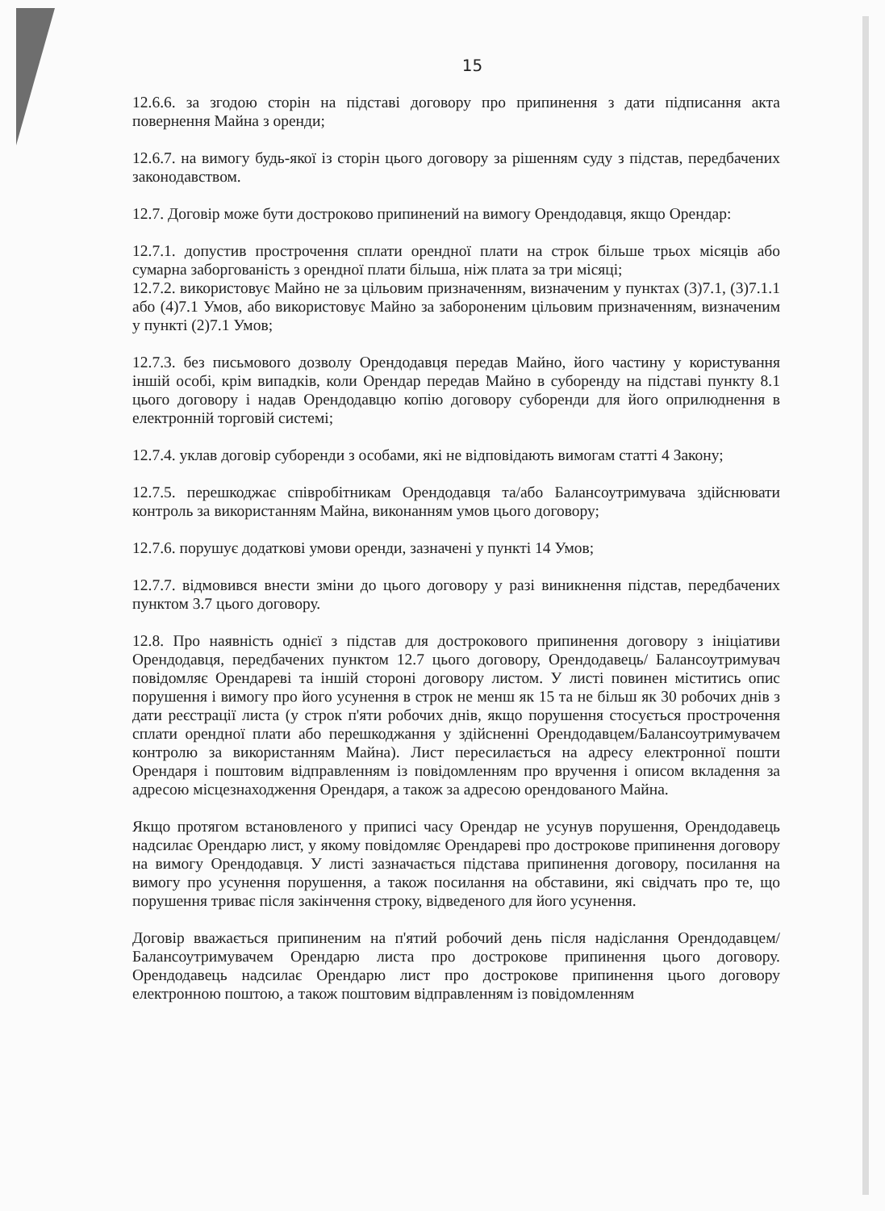15
12.6.6. за згодою сторін на підставі договору про припинення з дати підписання акта повернення Майна з оренди;
12.6.7. на вимогу будь-якої із сторін цього договору за рішенням суду з підстав, передбачених законодавством.
12.7. Договір може бути достроково припинений на вимогу Орендодавця, якщо Орендар:
12.7.1. допустив прострочення сплати орендної плати на строк більше трьох місяців або сумарна заборгованість з орендної плати більша, ніж плата за три місяці;
12.7.2. використовує Майно не за цільовим призначенням, визначеним у пунктах (3)7.1, (3)7.1.1 або (4)7.1 Умов, або використовує Майно за забороненим цільовим призначенням, визначеним у пункті (2)7.1 Умов;
12.7.3. без письмового дозволу Орендодавця передав Майно, його частину у користування іншій особі, крім випадків, коли Орендар передав Майно в суборенду на підставі пункту 8.1 цього договору і надав Орендодавцю копію договору суборенди для його оприлюднення в електронній торговій системі;
12.7.4. уклав договір суборенди з особами, які не відповідають вимогам статті 4 Закону;
12.7.5. перешкоджає співробітникам Орендодавця та/або Балансоутримувача здійснювати контроль за використанням Майна, виконанням умов цього договору;
12.7.6. порушує додаткові умови оренди, зазначені у пункті 14 Умов;
12.7.7. відмовився внести зміни до цього договору у разі виникнення підстав, передбачених пунктом 3.7 цього договору.
12.8. Про наявність однієї з підстав для дострокового припинення договору з ініціативи Орендодавця, передбачених пунктом 12.7 цього договору, Орендодавець/ Балансоутримувач повідомляє Орендареві та іншій стороні договору листом. У листі повинен міститись опис порушення і вимогу про його усунення в строк не менш як 15 та не більш як 30 робочих днів з дати реєстрації листа (у строк п'яти робочих днів, якщо порушення стосується прострочення сплати орендної плати або перешкоджання у здійсненні Орендодавцем/Балансоутримувачем контролю за використанням Майна). Лист пересилається на адресу електронної пошти Орендаря і поштовим відправленням із повідомленням про вручення і описом вкладення за адресою місцезнаходження Орендаря, а також за адресою орендованого Майна.
Якщо протягом встановленого у приписі часу Орендар не усунув порушення, Орендодавець надсилає Орендарю лист, у якому повідомляє Орендареві про дострокове припинення договору на вимогу Орендодавця. У листі зазначається підстава припинення договору, посилання на вимогу про усунення порушення, а також посилання на обставини, які свідчать про те, що порушення триває після закінчення строку, відведеного для його усунення.
Договір вважається припиненим на п'ятий робочий день після надіслання Орендодавцем/Балансоутримувачем Орендарю листа про дострокове припинення цього договору. Орендодавець надсилає Орендарю лист про дострокове припинення цього договору електронною поштою, а також поштовим відправленням із повідомленням